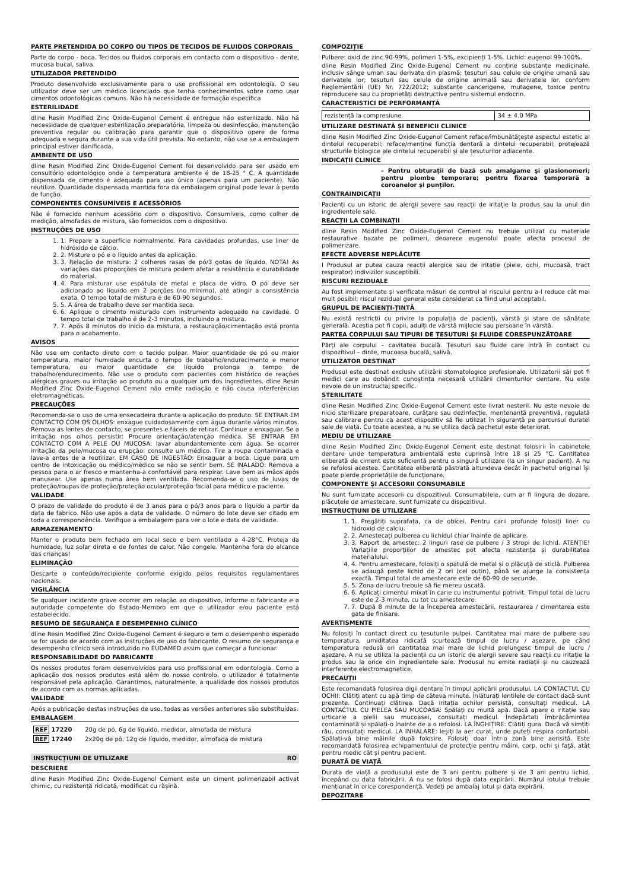PARTE PRETENDIDA DO CORPO OU TIPOS DE TECIDOS DE FLUIDOS CORPORAIS
Parte do corpo - boca. Tecidos ou fluidos corporais em contacto com o dispositivo - dente, mucosa bucal, saliva.
UTILIZADOR PRETENDIDO
Produto desenvolvido exclusivamente para o uso profissional em odontologia. O seu utilizador deve ser um médico licenciado que tenha conhecimentos sobre como usar cimentos odontológicas comuns. Não há necessidade de formação específica
ESTERILIDADE
dline Resin Modified Zinc Oxide-Eugenol Cement é entregue não esterilizado. Não há necessidade de qualquer esterilização preparatória, limpeza ou desinfecção, manutenção preventiva regular ou calibração para garantir que o dispositivo opere de forma adequada e segura durante a sua vida útil prevista. No entanto, não use se a embalagem principal estiver danificada.
AMBIENTE DE USO
dline Resin Modified Zinc Oxide-Eugenol Cement foi desenvolvido para ser usado em consultório odontológico onde a temperatura ambiente é de 18-25 ° C. A quantidade dispensada de cimento é adequada para uso único (apenas para um paciente). Não reutilize. Quantidade dispensada mantida fora da embalagem original pode levar à perda de função.
COMPONENTES CONSUMÍVEIS E ACESSÓRIOS
Não é fornecido nenhum acessório com o dispositivo. Consumíveis, como colher de medição, almofadas de mistura, são fornecidos com o dispositivo.
INSTRUÇÕES DE USO
1. 1. Prepare a superfície normalmente. Para cavidades profundas, use liner de hidróxido de cálcio.
2. 2. Misture o pó e o líquido antes da aplicação.
3. 3. Relação de mistura: 2 colheres rasas de pó/3 gotas de líquido. NOTA! As variações das proporções de mistura podem afetar a resistência e durabilidade do material.
4. 4. Para misturar use espátula de metal e placa de vidro. O pó deve ser adicionado ao líquido em 2 porções (no mínimo), até atingir a consistência exata. O tempo total de mistura é de 60-90 segundos.
5. 5. A área de trabalho deve ser mantida seca.
6. 6. Aplique o cimento misturado com instrumento adequado na cavidade. O tempo total de trabalho é de 2-3 minutos, incluindo a mistura.
7. 7. Após 8 minutos do início da mistura, a restauração/cimentação está pronta para o acabamento.
AVISOS
Não use em contacto direto com o tecido pulpar. Maior quantidade de pó ou maior temperatura, maior humidade encurta o tempo de trabalho/endurecimento e menor temperatura, ou maior quantidade de líquido prolonga o tempo de trabalho/endurecimento. Não use o produto com pacientes com histórico de reações alérgicas graves ou irritação ao produto ou a qualquer um dos ingredientes. dline Resin Modified Zinc Oxide-Eugenol Cement não emite radiação e não causa interferências eletromagnéticas.
PRECAUÇÕES
Recomenda-se o uso de uma ensecadeira durante a aplicação do produto. SE ENTRAR EM CONTACTO COM OS OLHOS: enxague cuidadosamente com água durante vários minutos. Remova as lentes de contacto, se presentes e fáceis de retirar. Continue a enxaguar. Se a irritação nos olhos persistir: Procure orientação/atenção médica. SE ENTRAR EM CONTACTO COM A PELE OU MUCOSA: lavar abundantemente com água. Se ocorrer irritação da pele/mucosa ou erupção: consulte um médico. Tire a roupa contaminada e lave-a antes de a reutilizar. EM CASO DE INGESTÃO: Enxaguar a boca. Ligue para um centro de intoxicação ou médico/médico se não se sentir bem. SE INALADO: Remova a pessoa para o ar fresco e mantenha-a confortável para respirar. Lave bem as mãos após manusear. Use apenas numa área bem ventilada. Recomenda-se o uso de luvas de proteção/roupas de proteção/proteção ocular/proteção facial para médico e paciente.
VALIDADE
O prazo de validade do produto é de 3 anos para o pó/3 anos para o líquido a partir da data de fabrico. Não use após a data de validade. O número do lote deve ser citado em toda a correspondência. Verifique a embalagem para ver o lote e data de validade.
ARMAZENAMENTO
Manter o produto bem fechado em local seco e bem ventilado a 4-28°C. Proteja da humidade, luz solar direta e de fontes de calor. Não congele. Mantenha fora do alcance das crianças!
ELIMINAÇÃO
Descarte o conteúdo/recipiente conforme exigido pelos requisitos regulamentares nacionais.
VIGILÂNCIA
Se qualquer incidente grave ocorrer em relação ao dispositivo, informe o fabricante e a autoridade competente do Estado-Membro em que o utilizador e/ou paciente está estabelecido.
RESUMO DE SEGURANÇA E DESEMPENHO CLÍNICO
dline Resin Modified Zinc Oxide-Eugenol Cement é seguro e tem o desempenho esperado se for usado de acordo com as instruções de uso do fabricante. O resumo de segurança e desempenho clínico será introduzido no EUDAMED assim que começar a funcionar.
RESPONSABILIDADE DO FABRICANTE
Os nossos produtos foram desenvolvidos para uso profissional em odontologia. Como a aplicação dos nossos produtos está além do nosso controlo, o utilizador é totalmente responsável pela aplicação. Garantimos, naturalmente, a qualidade dos nossos produtos de acordo com as normas aplicadas.
VALIDADE
Após a publicação destas instruções de uso, todas as versões anteriores são substituídas.
EMBALAGEM
| REF 17220 | 20g de pó, 6g de líquido, medidor, almofada de mistura |
| REF 17240 | 2x20g de pó, 12g de líquido, medidor, almofada de mistura |
INSTRUCȚIUNI DE UTILIZARE RO
DESCRIERE
dline Resin Modified Zinc Oxide-Eugenol Cement este un ciment polimerizabil activat chimic, cu rezistență ridicată, modificat cu rășină.
COMPOZIȚIE
Pulbere: oxid de zinc 90-99%, polimeri 1-5%, excipienți 1-5%. Lichid: eugenol 99-100%.
dline Resin Modified Zinc Oxide-Eugenol Cement nu conține substanțe medicinale, inclusiv sânge uman sau derivate din plasmă; țesuturi sau celule de origine umană sau derivatele lor; țesuturi sau celule de origine animală sau derivatele lor, conform Reglementării (UE) Nr. 722/2012; substanțe cancerigene, mutagene, toxice pentru reproducere sau cu proprietăți destructive pentru sistemul endocrin.
CARACTERISTICI DE PERFORMANȚĂ
| rezistență la compresiune | 34 ± 4.0 MPa |
UTILIZARE DESTINATĂ ȘI BENEFICII CLINICE
dline Resin Modified Zinc Oxide-Eugenol Cement reface/îmbunătățește aspectul estetic al dintelui recuperabil; reface/menține funcția dentară a dintelui recuperabil; protejează structurile biologice ale dintelui recuperabil și ale țesuturilor adiacente.
INDICAȚII CLINICE
– Pentru obturații de bază sub amalgame și glasionomeri; pentru plombe temporare; pentru fixarea temporară a coroanelor și punților.
CONTRAINDICAȚII
Pacienți cu un istoric de alergii severe sau reacții de iritație la produs sau la unul din ingredientele sale.
REACȚII LA COMBINAȚII
dline Resin Modified Zinc Oxide-Eugenol Cement nu trebuie utilizat cu materiale restaurative bazate pe polimeri, deoarece eugenolul poate afecta procesul de polimerizare.
EFECTE ADVERSE NEPLĂCUTE
I Produsul ar putea cauza reacții alergice sau de iritație (piele, ochi, mucoasă, tract respirator) indivizilor susceptibili.
RISCURI REZIDUALE
Au fost implementate și verificate măsuri de control al riscului pentru a-l reduce cât mai mult posibil; riscul rezidual general este considerat ca fiind unul acceptabil.
GRUPUL DE PACIENȚI-ȚINTĂ
Nu există restricții cu privire la populația de pacienți, vârstă și stare de sănătate generală. Aceștia pot fi copii, adulți de vârstă mijlocie sau persoane în vârstă.
PARTEA CORPULUI SAU TIPURI DE ȚESUTURI ȘI FLUIDE CORESPUNZĂTOARE
Părți ale corpului – cavitatea bucală. Țesuturi sau fluide care intră în contact cu dispozitivul – dinte, mucoasa bucală, salivă.
UTILIZATOR DESTINAT
Produsul este destinat exclusiv utilizării stomatologice profesionale. Utilizatorii săi pot fi medici care au dobândit cunoștința necesară utilizării cimenturilor dentare. Nu este nevoie de un instructaj specific.
STERILITATE
dline Resin Modified Zinc Oxide-Eugenol Cement este livrat nesteril. Nu este nevoie de nicio sterilizare preparatoare, curățare sau dezinfecție, mentenanță preventivă, regulată sau calibrare pentru ca acest dispozitiv să fie utilizat în siguranță pe parcursul duratei sale de viață. Cu toate acestea, a nu se utiliza dacă pachetul este deteriorat.
MEDIU DE UTILIZARE
dline Resin Modified Zinc Oxide-Eugenol Cement este destinat folosirii în cabinetele dentare unde temperatura ambientală este cuprinsă între 18 și 25 °C. Cantitatea eliberată de ciment este suficientă pentru o singură utilizare (la un singur pacient). A nu se refolosi acestea. Cantitatea eliberată păstrată altundeva decât în pachetul original își poate pierde proprietățile de funcționare.
COMPONENTE ȘI ACCESORII CONSUMABILE
Nu sunt furnizate accesorii cu dispozitivul. Consumabilele, cum ar fi lingura de dozare, plăcuțele de amestecare, sunt furnizate cu dispozitivul.
INSTRUCȚIUNI DE UTILIZARE
1. 1. Pregătiți suprafața, ca de obicei. Pentru carii profunde folosiți liner cu hidroxid de calciu.
2. 2. Amestecați pulberea cu lichidul chiar înainte de aplicare.
3. 3. Raport de amestec: 2 linguri rase de pulbere / 3 stropi de lichid. ATENȚIE! Variațiile proporțiilor de amestec pot afecta rezistența și durabilitatea materialului.
4. 4. Pentru amestecare, folosiți o spatulă de metal și o plăcuță de sticlă. Pulberea se adaugă peste lichid de 2 ori (cel puțin), până se ajunge la consistența exactă. Timpul total de amestecare este de 60-90 de secunde.
5. 5. Zona de lucru trebuie să fie mereu uscată.
6. 6. Aplicați cimentul mixat în carie cu instrumentul potrivit. Timpul total de lucru este de 2-3 minute, cu tot cu amestecare.
7. 7. După 8 minute de la începerea amestecării, restaurarea / cimentarea este gata de finisare.
AVERTISMENTE
Nu folosiți în contact direct cu țesuturile pulpei. Cantitatea mai mare de pulbere sau temperatura, umiditatea ridicată scurtează timpul de lucru / așezare, pe când temperatura redusă ori cantitatea mai mare de lichid prelungesc timpul de lucru / așezare. A nu se utiliza la pacienții cu un istoric de alergii severe sau reacții cu iritație la produs sau la orice din ingredientele sale. Produsul nu emite radiații și nu cauzează interferențe electromagnetice.
PRECAUȚII
Este recomandată folosirea digii dentare în timpul aplicării produsului. LA CONTACTUL CU OCHII: Clătiți atent cu apă timp de câteva minute. Înlăturați lentilele de contact dacă sunt prezente. Continuați clătirea. Dacă iritația ochilor persistă, consultați medicul. LA CONTACTUL CU PIELEA SAU MUCOASA: Spălați cu multă apă. Dacă apare o iritație sau urticarie a pielii sau mucoasei, consultați medicul. Îndepărtați îmbrăcămintea contaminată și spălați-o înainte de a o refolosi. LA ÎNGHIȚIRE: Clătiți gura. Dacă vă simțiți rău, consultați medicul. LA INHALARE: Ieșiți la aer curat, unde puteți respira confortabil. Spălați-vă bine mâinile după folosire. Folosiți doar într-o zonă bine aerisită. Este recomandată folosirea echipamentului de protecție pentru mâini, corp, ochi și față, atât pentru medic cât și pentru pacient.
DURATĂ DE VIAȚĂ
Durata de viață a produsului este de 3 ani pentru pulbere și de 3 ani pentru lichid, începând cu data fabricării. A nu se folosi după data expirării. Numărul lotului trebuie menționat în orice corespondență. Vedeți pe ambalaj lotul și data expirării.
DEPOZITARE